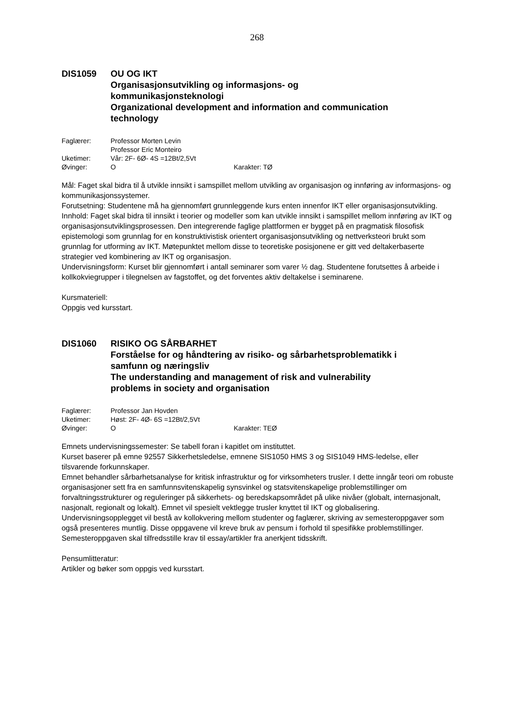268
DIS1059 OU OG IKT
Organisasjonsutvikling og informasjons- og
kommunikasjonsteknologi
Organizational development and information and communication
technology
Faglærer: Professor Morten Levin
Professor Eric Monteiro
Uketimer: Vår: 2F- 6Ø- 4S =12Bt/2,5Vt
Øvinger: O Karakter: TØ
Mål: Faget skal bidra til å utvikle innsikt i samspillet mellom utvikling av organisasjon og innføring av informasjons- og kommunikasjonssystemer.
Forutsetning: Studentene må ha gjennomført grunnleggende kurs enten innenfor IKT eller organisasjonsutvikling.
Innhold: Faget skal bidra til innsikt i teorier og modeller som kan utvikle innsikt i samspillet mellom innføring av IKT og organisasjonsutviklingsprosessen. Den integrerende faglige plattformen er bygget på en pragmatisk filosofisk epistemologi som grunnlag for en konstruktivistisk orientert organisasjonsutvikling og nettverksteori brukt som grunnlag for utforming av IKT. Møtepunktet mellom disse to teoretiske posisjonene er gitt ved deltakerbaserte strategier ved kombinering av IKT og organisasjon.
Undervisningsform: Kurset blir gjennomført i antall seminarer som varer ½ dag. Studentene forutsettes å arbeide i kollkokviegrupper i tilegnelsen av fagstoffet, og det forventes aktiv deltakelse i seminarene.
Kursmateriell:
Oppgis ved kursstart.
DIS1060 RISIKO OG SÅRBARHET
Forståelse for og håndtering av risiko- og sårbarhetsproblematikk i
samfunn og næringsliv
The understanding and management of risk and vulnerability
problems in society and organisation
Faglærer: Professor Jan Hovden
Uketimer: Høst: 2F- 4Ø- 6S =12Bt/2,5Vt
Øvinger: O Karakter: TEØ
Emnets undervisningssemester: Se tabell foran i kapitlet om instituttet.
Kurset baserer på emne 92557 Sikkerhetsledelse, emnene SIS1050 HMS 3 og SIS1049 HMS-ledelse, eller tilsvarende forkunnskaper.
Emnet behandler sårbarhetsanalyse for kritisk infrastruktur og for virksomheters trusler. I dette inngår teori om robuste organisasjoner sett fra en samfunnsvitenskapelig synsvinkel og statsvitenskapelige problemstillinger om forvaltningsstrukturer og reguleringer på sikkerhets- og beredskapsområdet på ulike nivåer (globalt, internasjonalt, nasjonalt, regionalt og lokalt). Emnet vil spesielt vektlegge trusler knyttet til IKT og globalisering.
Undervisningsopplegget vil bestå av kollokvering mellom studenter og faglærer, skriving av semesteroppgaver som også presenteres muntlig. Disse oppgavene vil kreve bruk av pensum i forhold til spesifikke problemstillinger. Semesteroppgaven skal tilfredsstille krav til essay/artikler fra anerkjent tidsskrift.
Pensumlitteratur:
Artikler og bøker som oppgis ved kursstart.